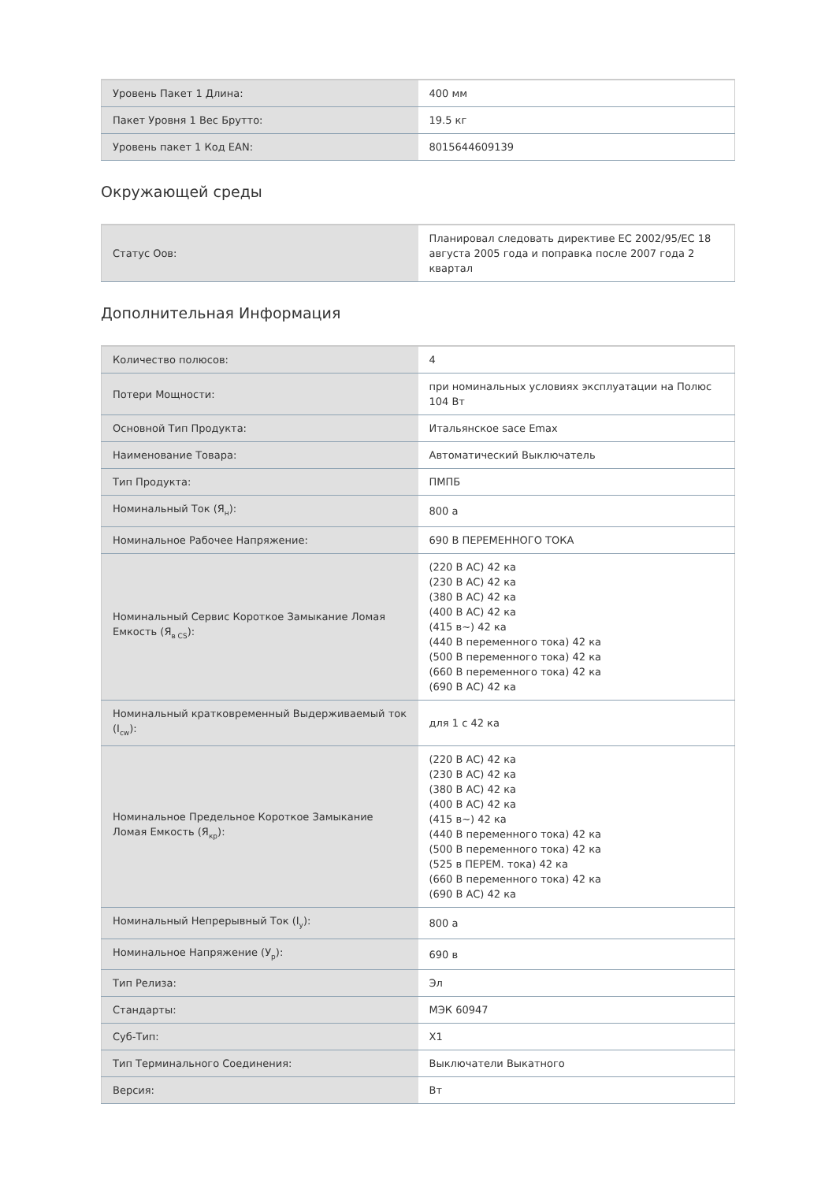| Уровень Пакет 1 Длина: | 400 мм |
| Пакет Уровня 1 Вес Брутто: | 19.5 кг |
| Уровень пакет 1 Код EAN: | 8015644609139 |
Окружающей среды
| Статус Оов: | Планировал следовать директиве ЕС 2002/95/EC 18 августа 2005 года и поправка после 2007 года 2 квартал |
Дополнительная Информация
| Количество полюсов: | 4 |
| Потери Мощности: | при номинальных условиях эксплуатации на Полюс 104 Вт |
| Основной Тип Продукта: | Итальянское sace Emax |
| Наименование Товара: | Автоматический Выключатель |
| Тип Продукта: | ПМПБ |
| Номинальный Ток (Я<sub>н</sub>): | 800 а |
| Номинальное Рабочее Напряжение: | 690 В ПЕРЕМЕННОГО ТОКА |
| Номинальный Сервис Короткое Замыкание Ломая Емкость (Я<sub>в CS</sub>): | (220 В AC) 42 ка (230 В AC) 42 ка (380 В AC) 42 ка (400 В AC) 42 ка (415 в~) 42 ка (440 В переменного тока) 42 ка (500 В переменного тока) 42 ка (660 В переменного тока) 42 ка (690 В AC) 42 ка |
| Номинальный кратковременный Выдерживаемый ток (I<sub>cw</sub>): | для 1 с 42 ка |
| Номинальное Предельное Короткое Замыкание Ломая Емкость (Я<sub>кр</sub>): | (220 В AC) 42 ка (230 В AC) 42 ка (380 В AC) 42 ка (400 В AC) 42 ка (415 в~) 42 ка (440 В переменного тока) 42 ка (500 В переменного тока) 42 ка (525 в ПЕРЕМ. тока) 42 ка (660 В переменного тока) 42 ка (690 В AC) 42 ка |
| Номинальный Непрерывный Ток (I<sub>y</sub>): | 800 а |
| Номинальное Напряжение (У<sub>р</sub>): | 690 в |
| Тип Релиза: | Эл |
| Стандарты: | МЭК 60947 |
| Суб-Тип: | X1 |
| Тип Терминального Соединения: | Выключатели Выкатного |
| Версия: | Вт |